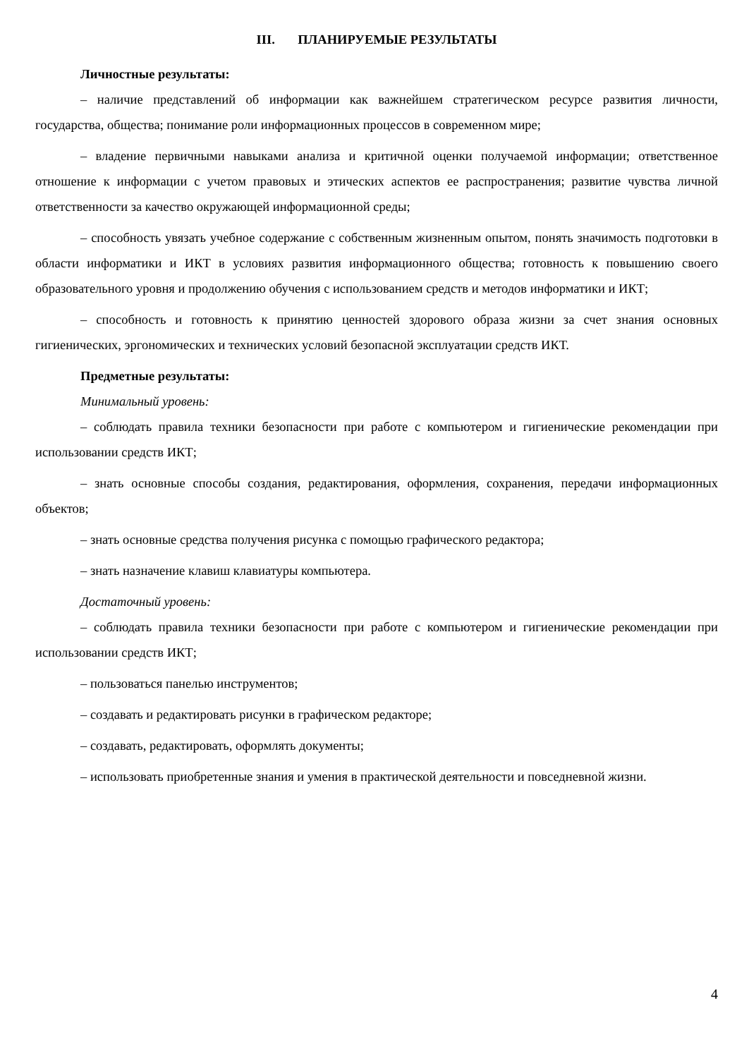III. ПЛАНИРУЕМЫЕ РЕЗУЛЬТАТЫ
Личностные результаты:
– наличие представлений об информации как важнейшем стратегическом ресурсе развития личности, государства, общества; понимание роли информационных процессов в современном мире;
– владение первичными навыками анализа и критичной оценки получаемой информации; ответственное отношение к информации с учетом правовых и этических аспектов ее распространения; развитие чувства личной ответственности за качество окружающей информационной среды;
– способность увязать учебное содержание с собственным жизненным опытом, понять значимость подготовки в области информатики и ИКТ в условиях развития информационного общества; готовность к повышению своего образовательного уровня и продолжению обучения с использованием средств и методов информатики и ИКТ;
– способность и готовность к принятию ценностей здорового образа жизни за счет знания основных гигиенических, эргономических и технических условий безопасной эксплуатации средств ИКТ.
Предметные результаты:
Минимальный уровень:
– соблюдать правила техники безопасности при работе с компьютером и гигиенические рекомендации при использовании средств ИКТ;
– знать основные способы создания, редактирования, оформления, сохранения, передачи информационных объектов;
– знать основные средства получения рисунка с помощью графического редактора;
– знать назначение клавиш клавиатуры компьютера.
Достаточный уровень:
– соблюдать правила техники безопасности при работе с компьютером и гигиенические рекомендации при использовании средств ИКТ;
– пользоваться панелью инструментов;
– создавать и редактировать рисунки в графическом редакторе;
– создавать, редактировать, оформлять документы;
– использовать приобретенные знания и умения в практической деятельности и повседневной жизни.
4